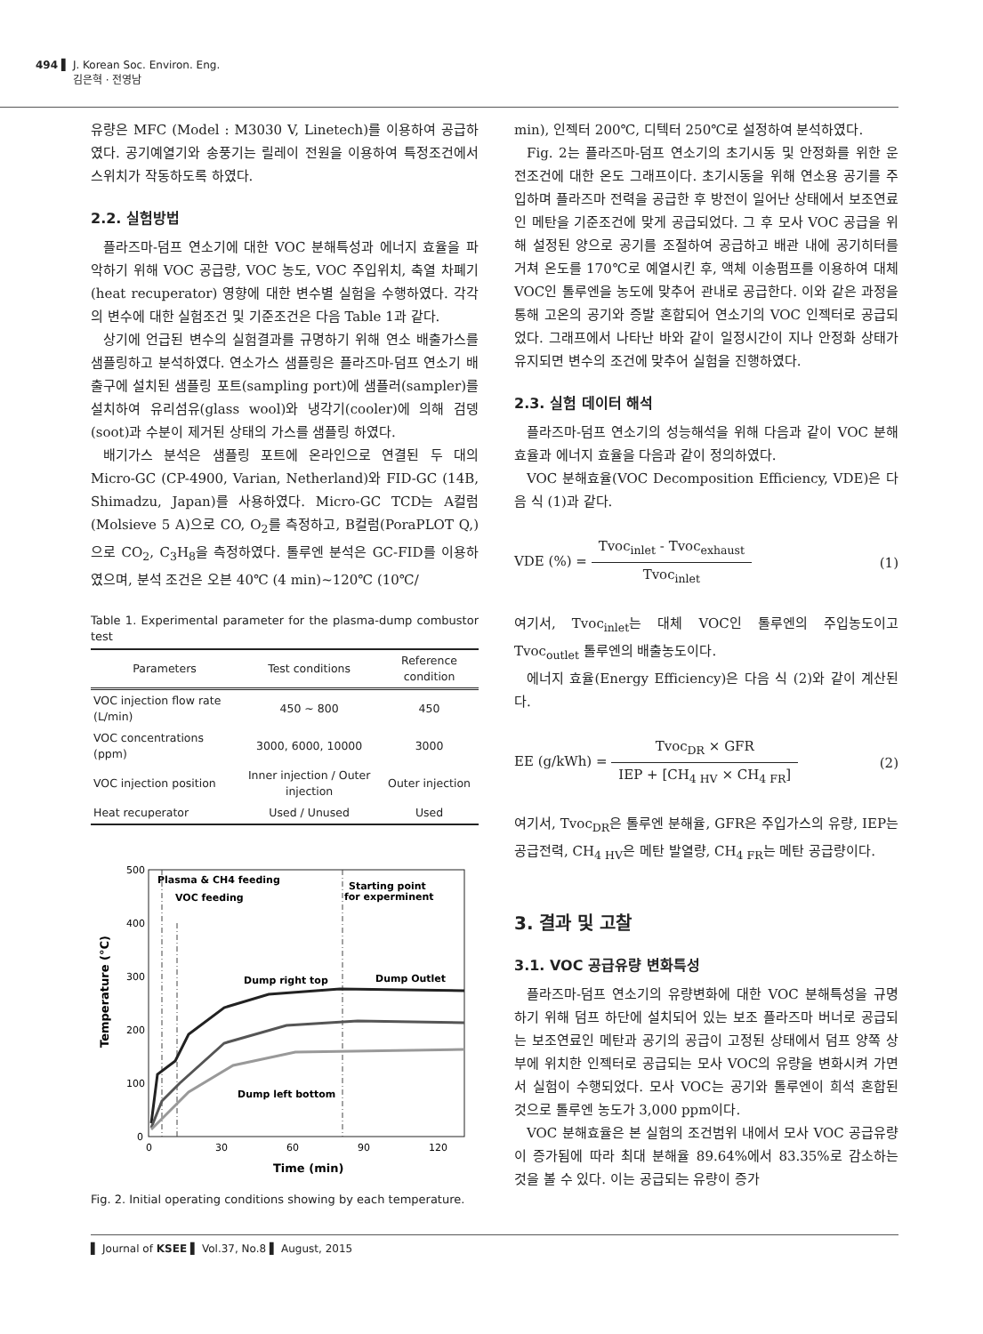494 ▌ J. Korean Soc. Environ. Eng.
김은혁 · 전영남
유량은 MFC (Model : M3030 V, Linetech)를 이용하여 공급하였다. 공기예열기와 송풍기는 릴레이 전원을 이용하여 특정조건에서 스위치가 작동하도록 하였다.
2.2. 실험방법
플라즈마-덤프 연소기에 대한 VOC 분해특성과 에너지 효율을 파악하기 위해 VOC 공급량, VOC 농도, VOC 주입위치, 축열 차폐기(heat recuperator) 영향에 대한 변수별 실험을 수행하였다. 각각의 변수에 대한 실험조건 및 기준조건은 다음 Table 1과 같다.
상기에 언급된 변수의 실험결과를 규명하기 위해 연소 배출가스를 샘플링하고 분석하였다. 연소가스 샘플링은 플라즈마-덤프 연소기 배출구에 설치된 샘플링 포트(sampling port)에 샘플러(sampler)를 설치하여 유리섬유(glass wool)와 냉각기(cooler)에 의해 검뎅(soot)과 수분이 제거된 상태의 가스를 샘플링 하였다.
배기가스 분석은 샘플링 포트에 온라인으로 연결된 두 대의 Micro-GC (CP-4900, Varian, Netherland)와 FID-GC (14B, Shimadzu, Japan)를 사용하였다. Micro-GC TCD는 A컬럼(Molsieve 5 A)으로 CO, O<sub>2</sub>를 측정하고, B컬럼(PoraPLOT Q,)으로 CO<sub>2</sub>, C<sub>3</sub>H<sub>8</sub>을 측정하였다. 톨루엔 분석은 GC-FID를 이용하였으며, 분석 조건은 오븐 40℃ (4 min)~120℃ (10℃/
Table 1. Experimental parameter for the plasma-dump combustor test
| Parameters | Test conditions | Reference condition |
| --- | --- | --- |
| VOC injection flow rate (L/min) | 450 ~ 800 | 450 |
| VOC concentrations (ppm) | 3000, 6000, 10000 | 3000 |
| VOC injection position | Inner injection / Outer injection | Outer injection |
| Heat recuperator | Used / Unused | Used |
500
400
300
200
100
0
0
30
60
90
120
Time (min)
Temperature (°C)
Plasma & CH4 feeding
VOC feeding
Starting point
for experminent
Dump right top
Dump Outlet
Dump left bottom
Fig. 2. Initial operating conditions showing by each temperature.
min), 인젝터 200℃, 디텍터 250℃로 설정하여 분석하였다.
Fig. 2는 플라즈마-덤프 연소기의 초기시동 및 안정화를 위한 운전조건에 대한 온도 그래프이다. 초기시동을 위해 연소용 공기를 주입하며 플라즈마 전력을 공급한 후 방전이 일어난 상태에서 보조연료인 메탄을 기준조건에 맞게 공급되었다. 그 후 모사 VOC 공급을 위해 설정된 양으로 공기를 조절하여 공급하고 배관 내에 공기히터를 거쳐 온도를 170℃로 예열시킨 후, 액체 이송펌프를 이용하여 대체 VOC인 톨루엔을 농도에 맞추어 관내로 공급한다. 이와 같은 과정을 통해 고온의 공기와 증발 혼합되어 연소기의 VOC 인젝터로 공급되었다. 그래프에서 나타난 바와 같이 일정시간이 지나 안정화 상태가 유지되면 변수의 조건에 맞추어 실험을 진행하였다.
2.3. 실험 데이터 해석
플라즈마-덤프 연소기의 성능해석을 위해 다음과 같이 VOC 분해효율과 에너지 효율을 다음과 같이 정의하였다.
VOC 분해효율(VOC Decomposition Efficiency, VDE)은 다음 식 (1)과 같다.
VDE (%) = Tvoc<sub>inlet</sub> - Tvoc<sub>exhaust</sub> Tvoc<sub>inlet</sub>
(1)
여기서, Tvoc<sub>inlet</sub>는 대체 VOC인 톨루엔의 주입농도이고 Tvoc<sub>outlet</sub> 톨루엔의 배출농도이다.
에너지 효율(Energy Efficiency)은 다음 식 (2)와 같이 계산된다.
EE (g/kWh) = Tvoc<sub>DR</sub> × GFR IEP + [CH<sub>4 HV</sub> × CH<sub>4 FR</sub>]
(2)
여기서, Tvoc<sub>DR</sub>은 톨루엔 분해율, GFR은 주입가스의 유량, IEP는 공급전력, CH<sub>4 HV</sub>은 메탄 발열량, CH<sub>4 FR</sub>는 메탄 공급량이다.
3. 결과 및 고찰
3.1. VOC 공급유량 변화특성
플라즈마-덤프 연소기의 유량변화에 대한 VOC 분해특성을 규명하기 위해 덤프 하단에 설치되어 있는 보조 플라즈마 버너로 공급되는 보조연료인 메탄과 공기의 공급이 고정된 상태에서 덤프 양쪽 상부에 위치한 인젝터로 공급되는 모사 VOC의 유량을 변화시켜 가면서 실험이 수행되었다. 모사 VOC는 공기와 톨루엔이 희석 혼합된 것으로 톨루엔 농도가 3,000 ppm이다.
VOC 분해효율은 본 실험의 조건범위 내에서 모사 VOC 공급유량이 증가됨에 따라 최대 분해율 89.64%에서 83.35%로 감소하는 것을 볼 수 있다. 이는 공급되는 유량이 증가
▌ Journal of KSEE ▌ Vol.37, No.8 ▌ August, 2015